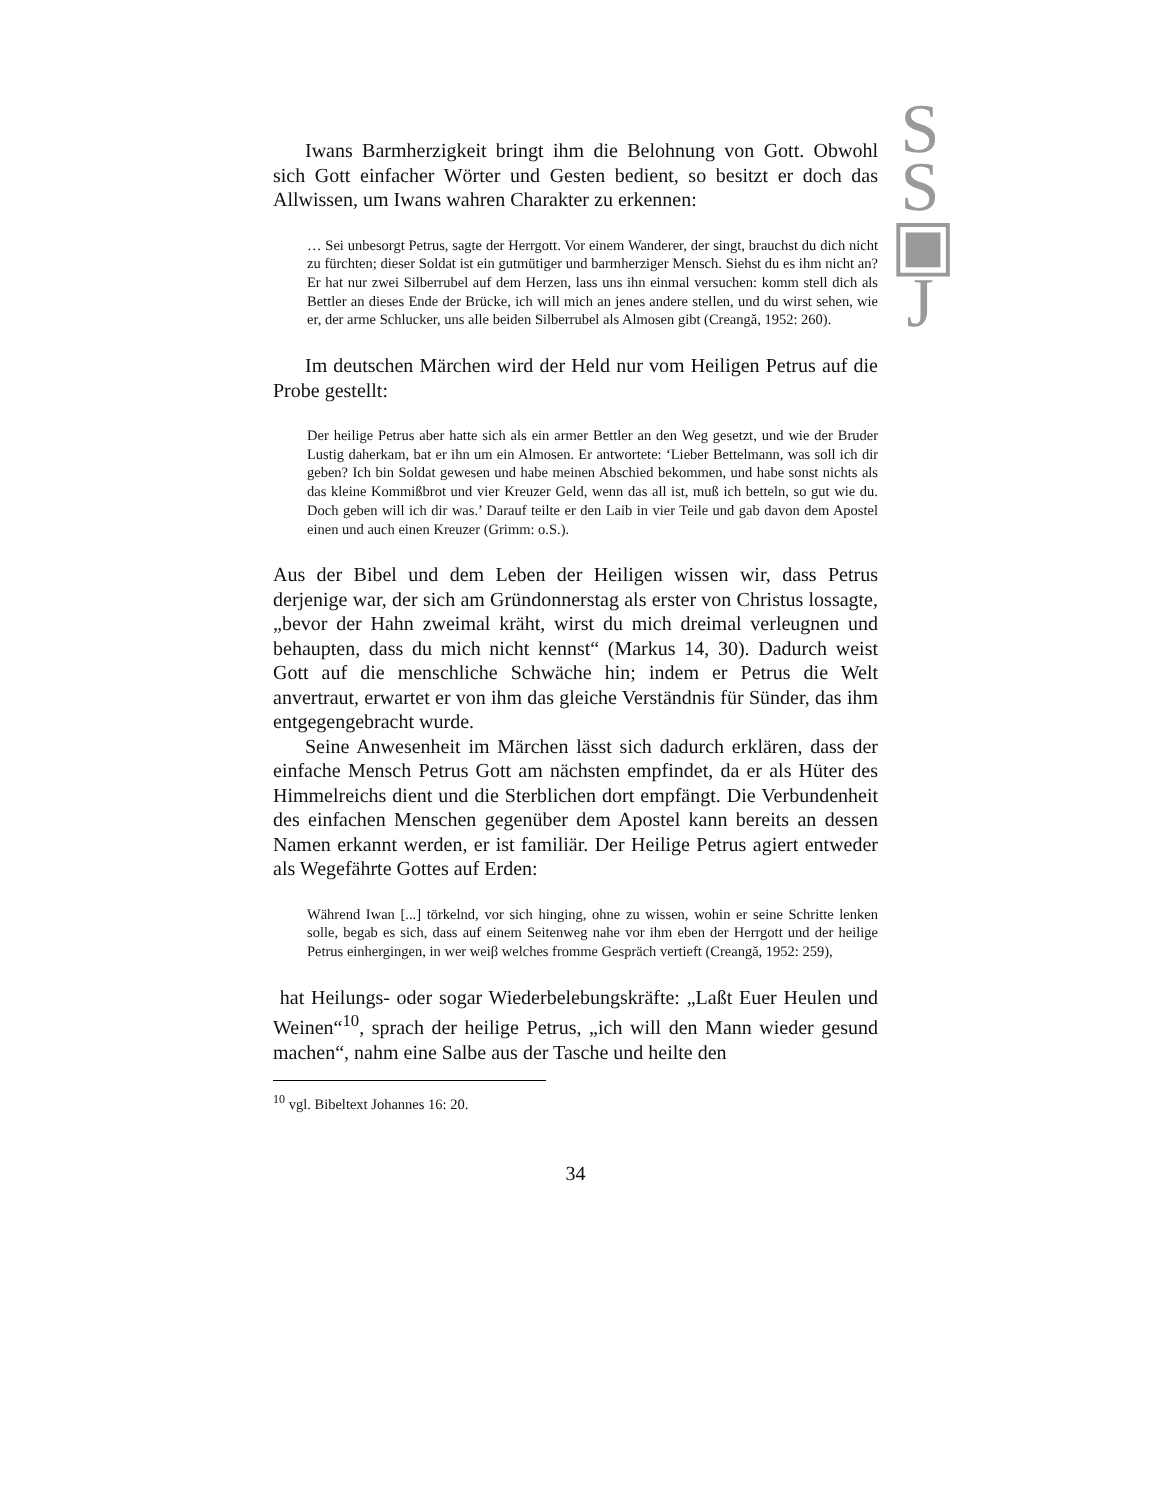S
S
▣
J
Iwans Barmherzigkeit bringt ihm die Belohnung von Gott. Obwohl sich Gott einfacher Wörter und Gesten bedient, so besitzt er doch das Allwissen, um Iwans wahren Charakter zu erkennen:
… Sei unbesorgt Petrus, sagte der Herrgott. Vor einem Wanderer, der singt, brauchst du dich nicht zu fürchten; dieser Soldat ist ein gutmütiger und barmherziger Mensch. Siehst du es ihm nicht an? Er hat nur zwei Silberrubel auf dem Herzen, lass uns ihn einmal versuchen: komm stell dich als Bettler an dieses Ende der Brücke, ich will mich an jenes andere stellen, und du wirst sehen, wie er, der arme Schlucker, uns alle beiden Silberrubel als Almosen gibt (Creangă, 1952: 260).
Im deutschen Märchen wird der Held nur vom Heiligen Petrus auf die Probe gestellt:
Der heilige Petrus aber hatte sich als ein armer Bettler an den Weg gesetzt, und wie der Bruder Lustig daherkam, bat er ihn um ein Almosen. Er antwortete: ‘Lieber Bettelmann, was soll ich dir geben? Ich bin Soldat gewesen und habe meinen Abschied bekommen, und habe sonst nichts als das kleine Kommißbrot und vier Kreuzer Geld, wenn das all ist, muß ich betteln, so gut wie du. Doch geben will ich dir was.’ Darauf teilte er den Laib in vier Teile und gab davon dem Apostel einen und auch einen Kreuzer (Grimm: o.S.).
Aus der Bibel und dem Leben der Heiligen wissen wir, dass Petrus derjenige war, der sich am Gründonnerstag als erster von Christus lossagte, „bevor der Hahn zweimal kräht, wirst du mich dreimal verleugnen und behaupten, dass du mich nicht kennst“ (Markus 14, 30). Dadurch weist Gott auf die menschliche Schwäche hin; indem er Petrus die Welt anvertraut, erwartet er von ihm das gleiche Verständnis für Sünder, das ihm entgegengebracht wurde.
Seine Anwesenheit im Märchen lässt sich dadurch erklären, dass der einfache Mensch Petrus Gott am nächsten empfindet, da er als Hüter des Himmelreichs dient und die Sterblichen dort empfängt. Die Verbundenheit des einfachen Menschen gegenüber dem Apostel kann bereits an dessen Namen erkannt werden, er ist familiär. Der Heilige Petrus agiert entweder als Wegefährte Gottes auf Erden:
Während Iwan [...] törkelnd, vor sich hinging, ohne zu wissen, wohin er seine Schritte lenken solle, begab es sich, dass auf einem Seitenweg nahe vor ihm eben der Herrgott und der heilige Petrus einhergingen, in wer weiβ welches fromme Gespräch vertieft (Creangă, 1952: 259),
hat Heilungs- oder sogar Wiederbelebungskräfte: „Laßt Euer Heulen und Weinen“<sup>10</sup>, sprach der heilige Petrus, „ich will den Mann wieder gesund machen“, nahm eine Salbe aus der Tasche und heilte den
<sup>10</sup> vgl. Bibeltext Johannes 16: 20.
34